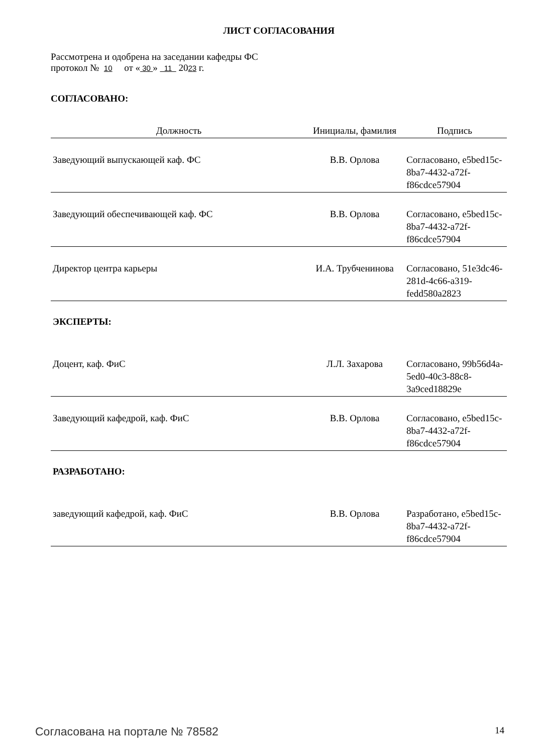ЛИСТ СОГЛАСОВАНИЯ
Рассмотрена и одобрена на заседании кафедры ФС
протокол № 10 от « 30 » 11 2023 г.
СОГЛАСОВАНО:
| Должность | Инициалы, фамилия | Подпись |
| --- | --- | --- |
| Заведующий выпускающей каф. ФС | В.В. Орлова | Согласовано, e5bed15c-8ba7-4432-a72f-f86cdce57904 |
| Заведующий обеспечивающей каф. ФС | В.В. Орлова | Согласовано, e5bed15c-8ba7-4432-a72f-f86cdce57904 |
| Директор центра карьеры | И.А. Трубченинова | Согласовано, 51e3dc46-281d-4c66-a319-fedd580a2823 |
ЭКСПЕРТЫ:
| Доцент, каф. ФиС | Л.Л. Захарова | Согласовано, 99b56d4a-5ed0-40c3-88c8-3a9ced18829e |
| Заведующий кафедрой, каф. ФиС | В.В. Орлова | Согласовано, e5bed15c-8ba7-4432-a72f-f86cdce57904 |
РАЗРАБОТАНО:
| заведующий кафедрой, каф. ФиС | В.В. Орлова | Разработано, e5bed15c-8ba7-4432-a72f-f86cdce57904 |
Согласована на портале № 78582 14